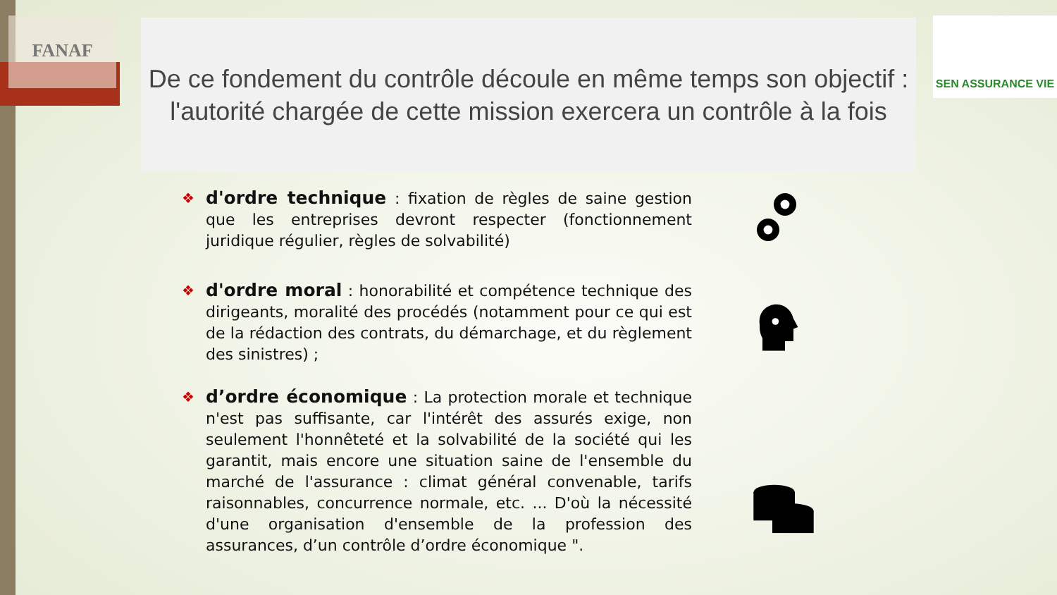FANAF SEN ASSURANCE VIE
De ce fondement du contrôle découle en même temps son objectif : l'autorité chargée de cette mission exercera un contrôle à la fois
❖
d'ordre technique : fixation de règles de saine gestion que les entreprises devront respecter (fonctionnement juridique régulier, règles de solvabilité)
❖
d'ordre moral : honorabilité et compétence technique des dirigeants, moralité des procédés (notamment pour ce qui est de la rédaction des contrats, du démarchage, et du règlement des sinistres) ;
❖
d’ordre économique : La protection morale et technique n'est pas suffisante, car l'intérêt des assurés exige, non seulement l'honnêteté et la solvabilité de la société qui les garantit, mais encore une situation saine de l'ensemble du marché de l'assurance : climat général convenable, tarifs raisonnables, concurrence normale, etc. ... D'où la nécessité d'une organisation d'ensemble de la profession des assurances, d’un contrôle d’ordre économique ".